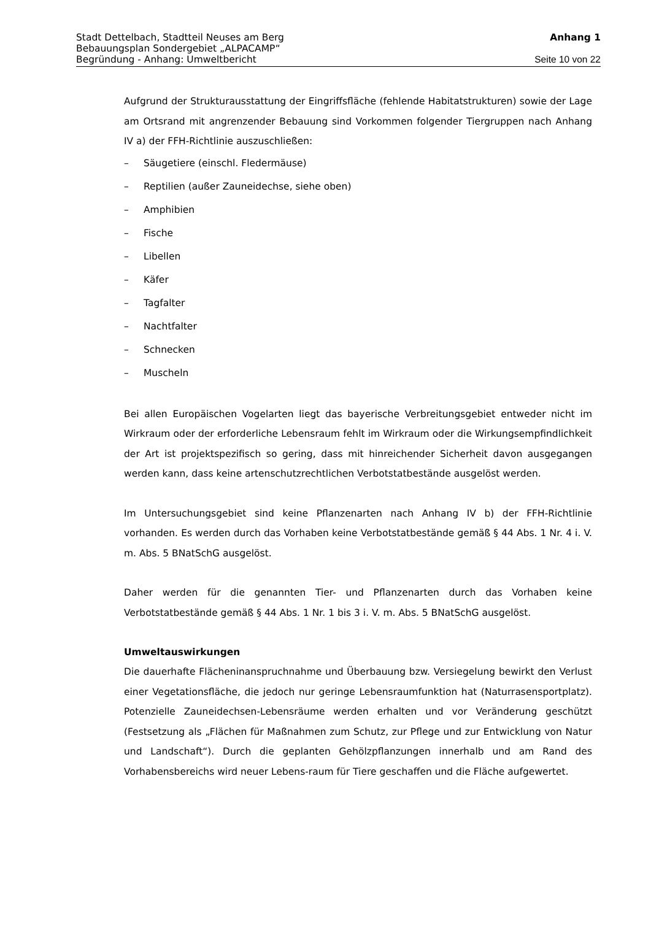Stadt Dettelbach, Stadtteil Neuses am Berg Anhang 1
Bebauungsplan Sondergebiet „ALPACAMP“
Begründung - Anhang: Umweltbericht Seite 10 von 22
Aufgrund der Strukturausstattung der Eingriffsfläche (fehlende Habitatstrukturen) sowie der Lage am Ortsrand mit angrenzender Bebauung sind Vorkommen folgender Tiergruppen nach Anhang IV a) der FFH-Richtlinie auszuschließen:
– Säugetiere (einschl. Fledermäuse)
– Reptilien (außer Zauneidechse, siehe oben)
– Amphibien
– Fische
– Libellen
– Käfer
– Tagfalter
– Nachtfalter
– Schnecken
– Muscheln
Bei allen Europäischen Vogelarten liegt das bayerische Verbreitungsgebiet entweder nicht im Wirkraum oder der erforderliche Lebensraum fehlt im Wirkraum oder die Wirkungsempfindlichkeit der Art ist projektspezifisch so gering, dass mit hinreichender Sicherheit davon ausgegangen werden kann, dass keine artenschutzrechtlichen Verbotstatbestände ausgelöst werden.
Im Untersuchungsgebiet sind keine Pflanzenarten nach Anhang IV b) der FFH-Richtlinie vorhanden. Es werden durch das Vorhaben keine Verbotstatbestände gemäß § 44 Abs. 1 Nr. 4 i. V. m. Abs. 5 BNatSchG ausgelöst.
Daher werden für die genannten Tier- und Pflanzenarten durch das Vorhaben keine Verbotstatbestände gemäß § 44 Abs. 1 Nr. 1 bis 3 i. V. m. Abs. 5 BNatSchG ausgelöst.
Umweltauswirkungen
Die dauerhafte Flächeninanspruchnahme und Überbauung bzw. Versiegelung bewirkt den Verlust einer Vegetationsfläche, die jedoch nur geringe Lebensraumfunktion hat (Naturrasensportplatz). Potenzielle Zauneidechsen-Lebensräume werden erhalten und vor Veränderung geschützt (Festsetzung als „Flächen für Maßnahmen zum Schutz, zur Pflege und zur Entwicklung von Natur und Landschaft“). Durch die geplanten Gehölzpflanzungen innerhalb und am Rand des Vorhabensbereichs wird neuer Lebens-raum für Tiere geschaffen und die Fläche aufgewertet.